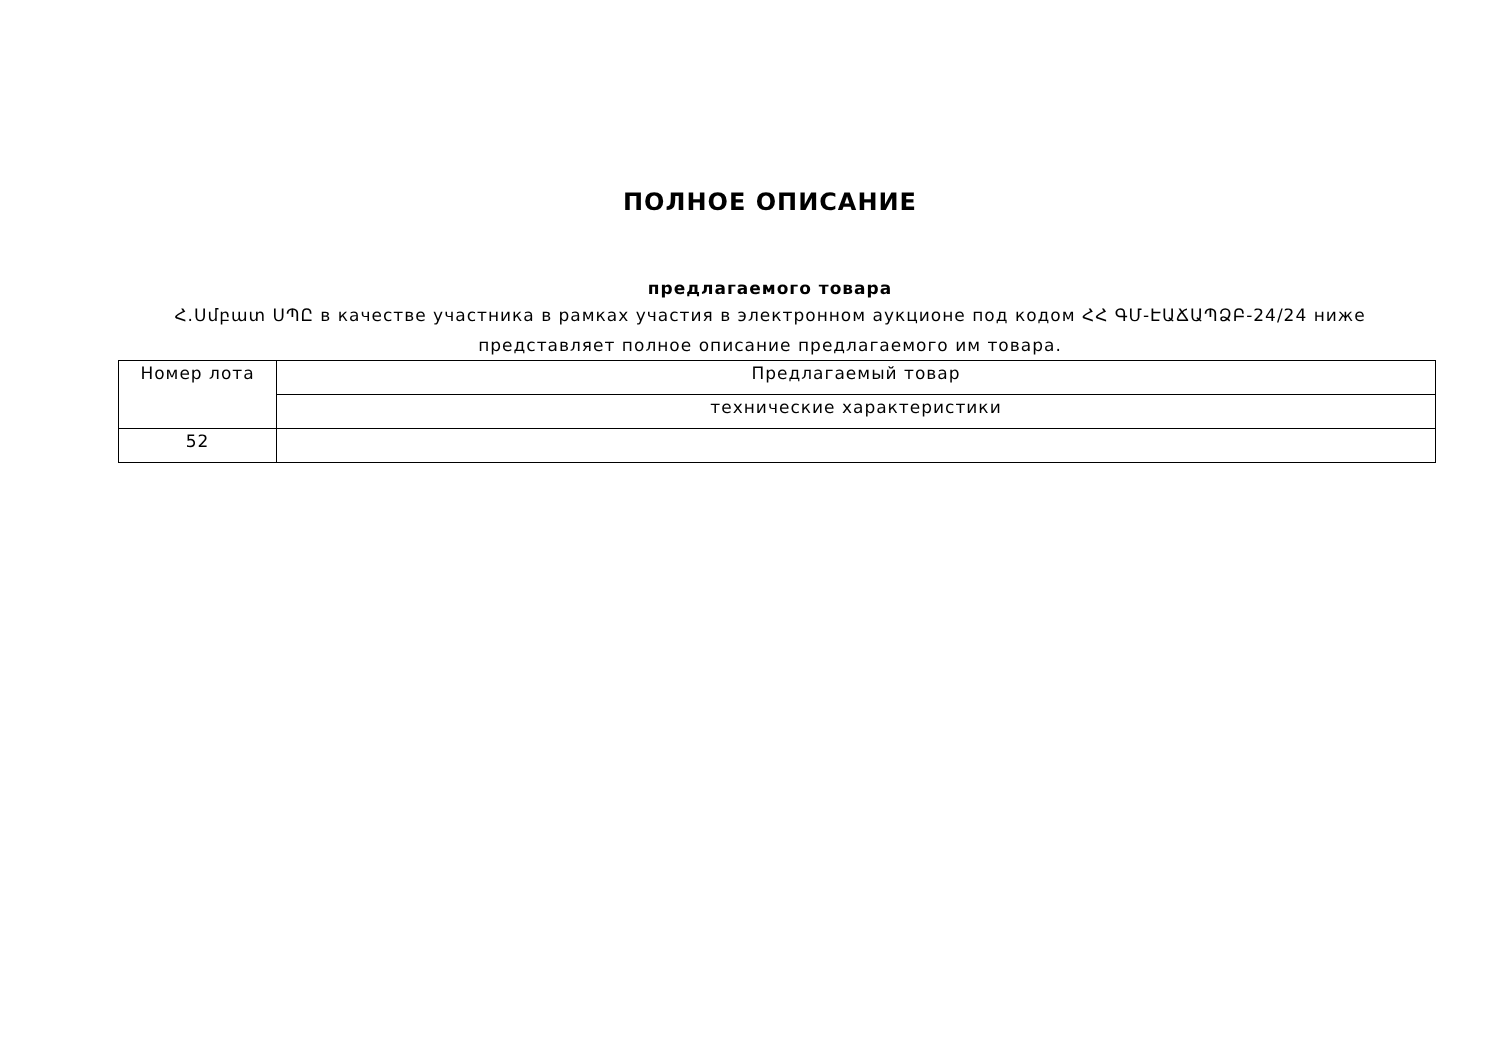ПОЛНОЕ ОПИСАНИЕ
предлагаемого товара
Հ.Սմբատ ՍՊԸ в качестве участника в рамках участия в электронном аукционе под кодом ՀՀ ԳՄ-ԷԱՃԱՊՁԲ-24/24 ниже представляет полное описание предлагаемого им товара.
| Номер лота | Предлагаемый товар |
| --- | --- |
| | технические характеристики |
| 52 | |